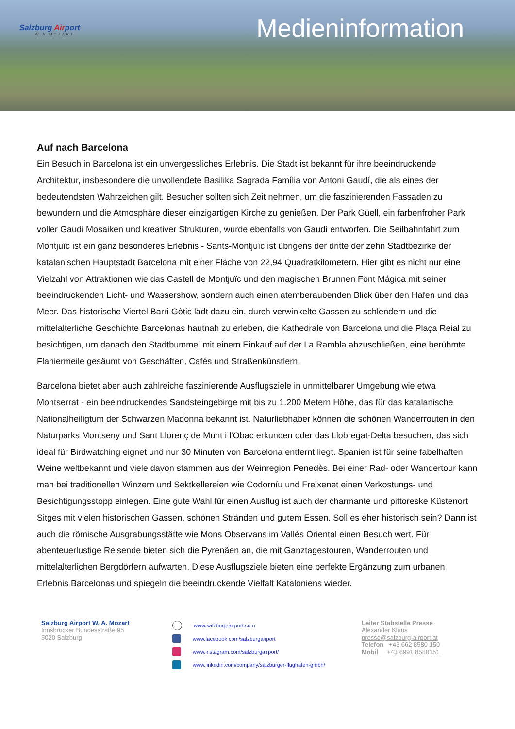Salzburg Airport
W.A.MOZART
Medieninformation
Auf nach Barcelona
Ein Besuch in Barcelona ist ein unvergessliches Erlebnis. Die Stadt ist bekannt für ihre beeindruckende Architektur, insbesondere die unvollendete Basilika Sagrada Família von Antoni Gaudí, die als eines der bedeutendsten Wahrzeichen gilt. Besucher sollten sich Zeit nehmen, um die faszinierenden Fassaden zu bewundern und die Atmosphäre dieser einzigartigen Kirche zu genießen. Der Park Güell, ein farbenfroher Park voller Gaudi Mosaiken und kreativer Strukturen, wurde ebenfalls von Gaudí entworfen. Die Seilbahnfahrt zum Montjuïc ist ein ganz besonderes Erlebnis - Sants-Montjuïc ist übrigens der dritte der zehn Stadtbezirke der katalanischen Hauptstadt Barcelona mit einer Fläche von 22,94 Quadratkilometern. Hier gibt es nicht nur eine Vielzahl von Attraktionen wie das Castell de Montjuïc und den magischen Brunnen Font Mágica mit seiner beeindruckenden Licht- und Wassershow, sondern auch einen atemberaubenden Blick über den Hafen und das Meer. Das historische Viertel Barri Gòtic lädt dazu ein, durch verwinkelte Gassen zu schlendern und die mittelalterliche Geschichte Barcelonas hautnah zu erleben, die Kathedrale von Barcelona und die Plaça Reial zu besichtigen, um danach den Stadtbummel mit einem Einkauf auf der La Rambla abzuschließen, eine berühmte Flaniermeile gesäumt von Geschäften, Cafés und Straßenkünstlern.
Barcelona bietet aber auch zahlreiche faszinierende Ausflugsziele in unmittelbarer Umgebung wie etwa Montserrat - ein beeindruckendes Sandsteingebirge mit bis zu 1.200 Metern Höhe, das für das katalanische Nationalheiligtum der Schwarzen Madonna bekannt ist. Naturliebhaber können die schönen Wanderrouten in den Naturparks Montseny und Sant Llorenç de Munt i l'Obac erkunden oder das Llobregat-Delta besuchen, das sich ideal für Birdwatching eignet und nur 30 Minuten von Barcelona entfernt liegt. Spanien ist für seine fabelhaften Weine weltbekannt und viele davon stammen aus der Weinregion Penedès. Bei einer Rad- oder Wandertour kann man bei traditionellen Winzern und Sektkellereien wie Codorníu und Freixenet einen Verkostungs- und Besichtigungsstopp einlegen. Eine gute Wahl für einen Ausflug ist auch der charmante und pittoreske Küstenort Sitges mit vielen historischen Gassen, schönen Stränden und gutem Essen. Soll es eher historisch sein? Dann ist auch die römische Ausgrabungsstätte wie Mons Observans im Vallés Oriental einen Besuch wert. Für abenteuerlustige Reisende bieten sich die Pyrenäen an, die mit Ganztagestouren, Wanderrouten und mittelalterlichen Bergdörfern aufwarten. Diese Ausflugsziele bieten eine perfekte Ergänzung zum urbanen Erlebnis Barcelonas und spiegeln die beeindruckende Vielfalt Kataloniens wieder.
Salzburg Airport W. A. Mozart
Innsbrucker Bundesstraße 95
5020 Salzburg
www.salzburg-airport.com
www.facebook.com/salzburgairport
www.instagram.com/salzburgairport/
www.linkedin.com/company/salzburger-flughafen-gmbh/
Leiter Stabstelle Presse
Alexander Klaus
presse@salzburg-airport.at
Telefon +43 662 8580 150
Mobil +43 6991 8580151